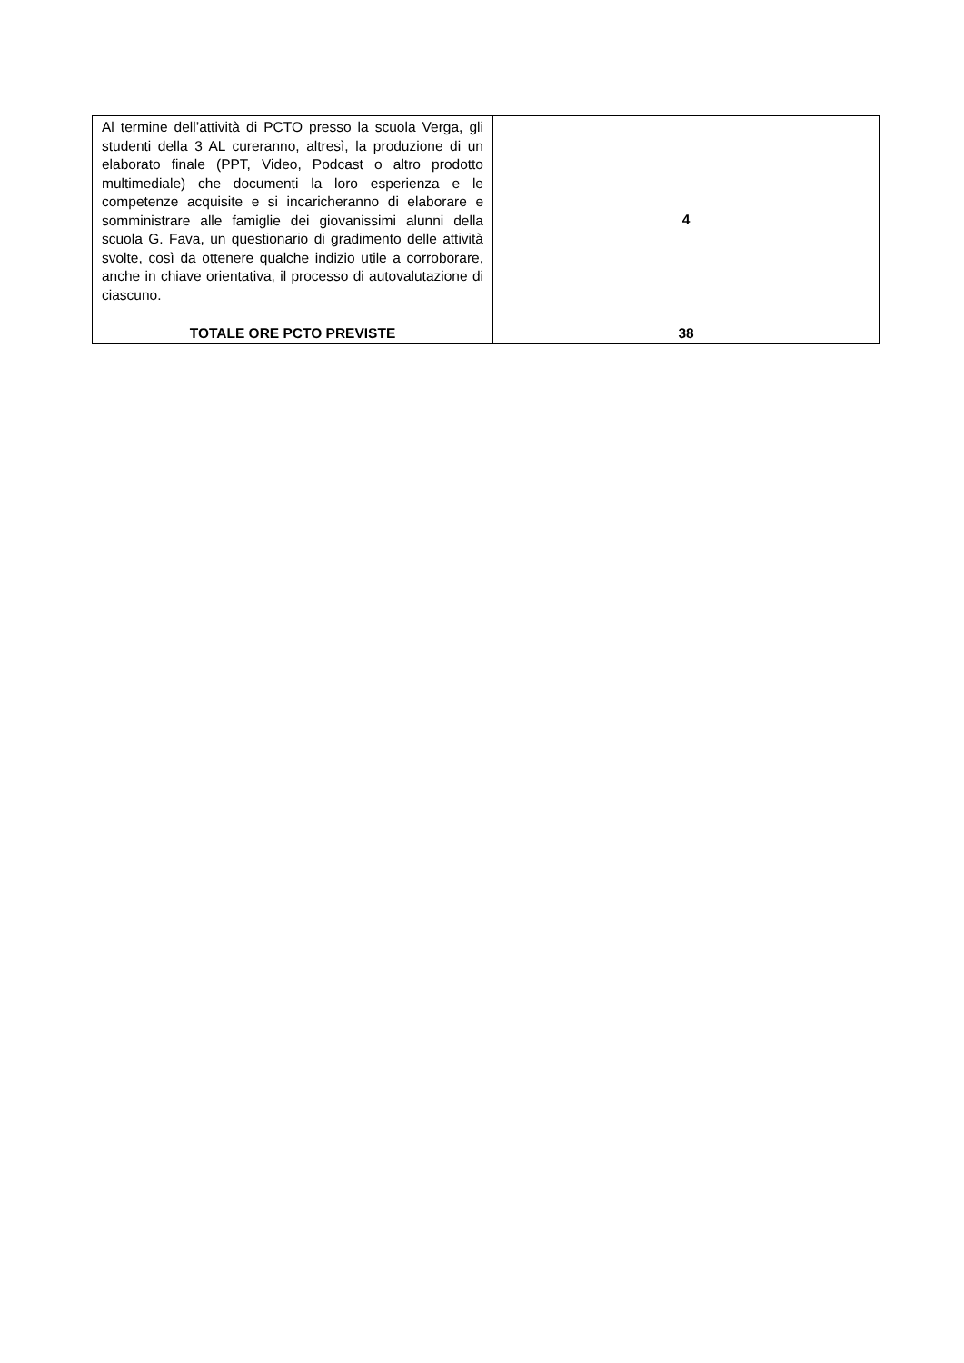| Al termine dell’attività di PCTO presso la scuola Verga, gli studenti della 3 AL cureranno, altresì, la produzione di un elaborato finale (PPT, Video, Podcast o altro prodotto multimediale) che documenti la loro esperienza e le competenze acquisite e si incaricheranno di elaborare e somministrare alle famiglie dei giovanissimi alunni della scuola G. Fava, un questionario di gradimento delle attività svolte, così da ottenere qualche indizio utile a corroborare, anche in chiave orientativa, il processo di autovalutazione di ciascuno. | 4 |
| TOTALE ORE PCTO PREVISTE | 38 |